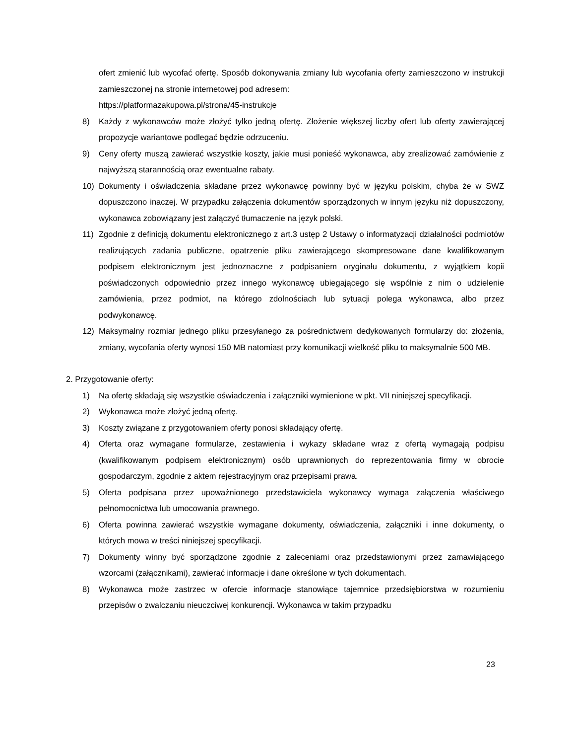ofert zmienić lub wycofać ofertę. Sposób dokonywania zmiany lub wycofania oferty zamieszczono w instrukcji zamieszczonej na stronie internetowej pod adresem:
https://platformazakupowa.pl/strona/45-instrukcje
8) Każdy z wykonawców może złożyć tylko jedną ofertę. Złożenie większej liczby ofert lub oferty zawierającej propozycje wariantowe podlegać będzie odrzuceniu.
9) Ceny oferty muszą zawierać wszystkie koszty, jakie musi ponieść wykonawca, aby zrealizować zamówienie z najwyższą starannością oraz ewentualne rabaty.
10) Dokumenty i oświadczenia składane przez wykonawcę powinny być w języku polskim, chyba że w SWZ dopuszczono inaczej. W przypadku załączenia dokumentów sporządzonych w innym języku niż dopuszczony, wykonawca zobowiązany jest załączyć tłumaczenie na język polski.
11) Zgodnie z definicją dokumentu elektronicznego z art.3 ustęp 2 Ustawy o informatyzacji działalności podmiotów realizujących zadania publiczne, opatrzenie pliku zawierającego skompresowane dane kwalifikowanym podpisem elektronicznym jest jednoznaczne z podpisaniem oryginału dokumentu, z wyjątkiem kopii poświadczonych odpowiednio przez innego wykonawcę ubiegającego się wspólnie z nim o udzielenie zamówienia, przez podmiot, na którego zdolnościach lub sytuacji polega wykonawca, albo przez podwykonawcę.
12) Maksymalny rozmiar jednego pliku przesyłanego za pośrednictwem dedykowanych formularzy do: złożenia, zmiany, wycofania oferty wynosi 150 MB natomiast przy komunikacji wielkość pliku to maksymalnie 500 MB.
2. Przygotowanie oferty:
1) Na ofertę składają się wszystkie oświadczenia i załączniki wymienione w pkt. VII niniejszej specyfikacji.
2) Wykonawca może złożyć jedną ofertę.
3) Koszty związane z przygotowaniem oferty ponosi składający ofertę.
4) Oferta oraz wymagane formularze, zestawienia i wykazy składane wraz z ofertą wymagają podpisu (kwalifikowanym podpisem elektronicznym) osób uprawnionych do reprezentowania firmy w obrocie gospodarczym, zgodnie z aktem rejestracyjnym oraz przepisami prawa.
5) Oferta podpisana przez upoważnionego przedstawiciela wykonawcy wymaga załączenia właściwego pełnomocnictwa lub umocowania prawnego.
6) Oferta powinna zawierać wszystkie wymagane dokumenty, oświadczenia, załączniki i inne dokumenty, o których mowa w treści niniejszej specyfikacji.
7) Dokumenty winny być sporządzone zgodnie z zaleceniami oraz przedstawionymi przez zamawiającego wzorcami (załącznikami), zawierać informacje i dane określone w tych dokumentach.
8) Wykonawca może zastrzec w ofercie informacje stanowiące tajemnice przedsiębiorstwa w rozumieniu przepisów o zwalczaniu nieuczciwej konkurencji. Wykonawca w takim przypadku
23